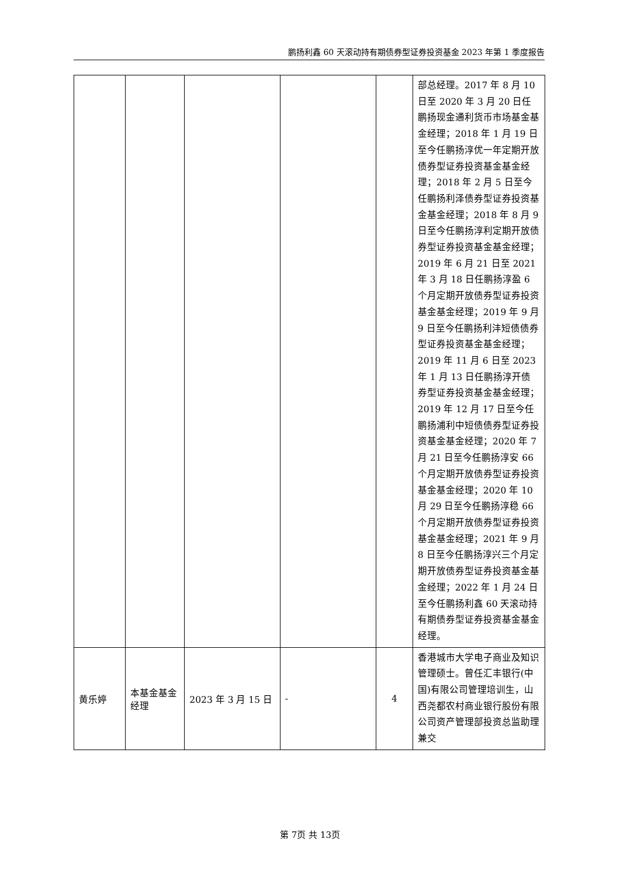鹏扬利鑫 60 天滚动持有期债券型证券投资基金 2023 年第 1 季度报告
| | | | | | 部总经理。2017 年 8 月 10 日至 2020 年 3 月 20 日任鹏扬现金通利货币市场基金基金经理；2018 年 1 月 19 日至今任鹏扬淳优一年定期开放债券型证券投资基金基金经理；2018 年 2 月 5 日至今任鹏扬利泽债券型证券投资基金基金经理；2018 年 8 月 9 日至今任鹏扬淳利定期开放债券型证券投资基金基金经理；2019 年 6 月 21 日至 2021 年 3 月 18 日任鹏扬淳盈 6 个月定期开放债券型证券投资基金基金经理；2019 年 9 月 9 日至今任鹏扬利沣短债债券型证券投资基金基金经理；2019 年 11 月 6 日至 2023 年 1 月 13 日任鹏扬淳开债券型证券投资基金基金经理；2019 年 12 月 17 日至今任鹏扬浦利中短债债券型证券投资基金基金经理；2020 年 7 月 21 日至今任鹏扬淳安 66 个月定期开放债券型证券投资基金基金经理；2020 年 10 月 29 日至今任鹏扬淳稳 66 个月定期开放债券型证券投资基金基金经理；2021 年 9 月 8 日至今任鹏扬淳兴三个月定期开放债券型证券投资基金基金经理；2022 年 1 月 24 日至今任鹏扬利鑫 60 天滚动持有期债券型证券投资基金基金经理。 |
| 黄乐婷 | 本基金基金经理 | 2023 年 3 月 15 日 | - | 4 | 香港城市大学电子商业及知识管理硕士。曾任汇丰银行(中国)有限公司管理培训生，山西尧都农村商业银行股份有限公司资产管理部投资总监助理兼交 |
第 7页 共 13页